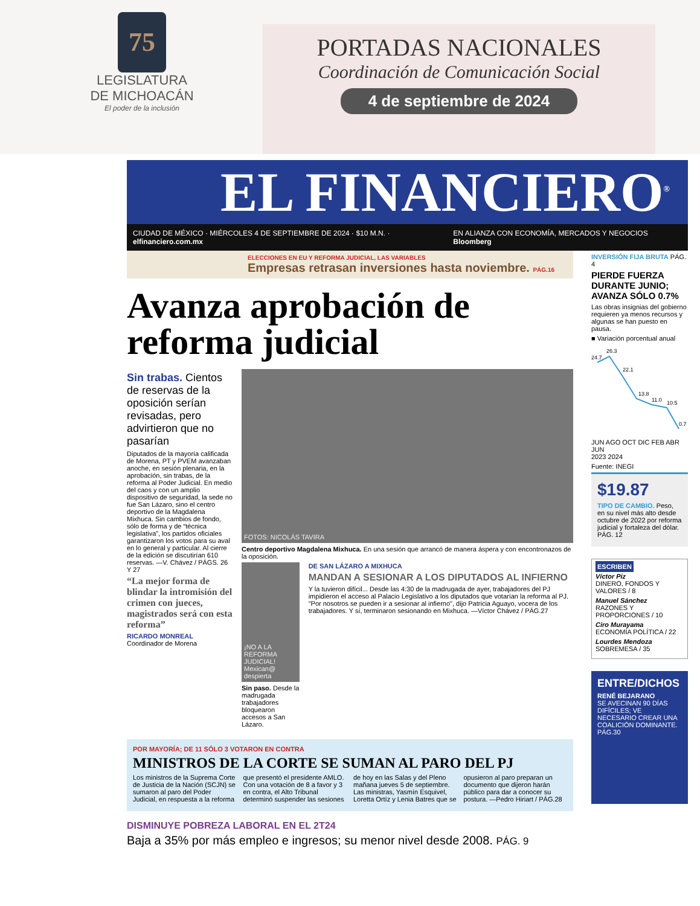75
LEGISLATURA
DE MICHOACÁN
El poder de la inclusión
PORTADAS NACIONALES
Coordinación de Comunicación Social
4 de septiembre de 2024
EL FINANCIERO<sup>®</sup>
CIUDAD DE MÉXICO · MIÉRCOLES 4 DE SEPTIEMBRE DE 2024 · $10 M.N. · elfinanciero.com.mx EN ALIANZA CON ECONOMÍA, MERCADOS Y NEGOCIOS Bloomberg
ELECCIONES EN EU Y REFORMA JUDICIAL, LAS VARIABLES
Empresas retrasan inversiones hasta noviembre. PÁG.16
Avanza aprobación de reforma judicial
Sin trabas. Cientos de reservas de la oposición serían revisadas, pero advirtieron que no pasarían
Diputados de la mayoría calificada de Morena, PT y PVEM avanzaban anoche, en sesión plenaria, en la aprobación, sin trabas, de la reforma al Poder Judicial. En medio del caos y con un amplio dispositivo de seguridad, la sede no fue San Lázaro, sino el centro deportivo de la Magdalena Mixhuca. Sin cambios de fondo, sólo de forma y de “técnica legislativa”, los partidos oficiales garantizaron los votos para su aval en lo general y particular. Al cierre de la edición se discutirían 610 reservas. —V. Chávez / PÁGS. 26 Y 27
“La mejor forma de blindar la intromisión del crimen con jueces, magistrados será con esta reforma”
RICARDO MONREAL
Coordinador de Morena
FOTOS: NICOLÁS TAVIRA
Centro deportivo Magdalena Mixhuca. En una sesión que arrancó de manera áspera y con encontronazos de la oposición.
¡NO A LA REFORMA JUDICIAL! Mexican@ despierta
Sin paso. Desde la madrugada trabajadores bloquearon accesos a San Lázaro.
DE SAN LÁZARO A MIXHUCA
MANDAN A SESIONAR A LOS DIPUTADOS AL INFIERNO
Y la tuvieron difícil... Desde las 4:30 de la madrugada de ayer, trabajadores del PJ impidieron el acceso al Palacio Legislativo a los diputados que votarían la reforma al PJ. "Por nosotros se pueden ir a sesionar al infierno", dijo Patricia Aguayo, vocera de los trabajadores. Y sí, terminaron sesionando en Mixhuca. —Víctor Chávez / PÁG.27
POR MAYORÍA; DE 11 SÓLO 3 VOTARON EN CONTRA
MINISTROS DE LA CORTE SE SUMAN AL PARO DEL PJ
Los ministros de la Suprema Corte de Justicia de la Nación (SCJN) se sumaron al paro del Poder Judicial, en respuesta a la reforma que presentó el presidente AMLO. Con una votación de 8 a favor y 3 en contra, el Alto Tribunal determinó suspender las sesiones de hoy en las Salas y del Pleno mañana jueves 5 de septiembre. Las ministras, Yasmín Esquivel, Loretta Ortíz y Lenia Batres que se opusieron al paro preparan un documento que dijeron harán público para dar a conocer su postura. —Pedro Hiriart / PÁG.28
DISMINUYE POBREZA LABORAL EN EL 2T24
Baja a 35% por más empleo e ingresos; su menor nivel desde 2008. PÁG. 9
INVERSIÓN FIJA BRUTA PÁG. 4
PIERDE FUERZA DURANTE JUNIO; AVANZA SÓLO 0.7%
Las obras insignias del gobierno requieren ya menos recursos y algunas se han puesto en pausa.
■ Variación porcentual anual
24.7
26.3
22.1
13.8
11.0
10.5
0.7
JUN AGO OCT DIC FEB ABR JUN
2023 2024
Fuente: INEGI
$19.87
TIPO DE CAMBIO. Peso, en su nivel más alto desde octubre de 2022 por reforma judicial y fortaleza del dólar. PÁG. 12
ESCRIBEN
Víctor Piz
DINERO, FONDOS Y VALORES / 8
Manuel Sánchez
RAZONES Y PROPORCIONES / 10
Ciro Murayama
ECONOMÍA POLÍTICA / 22
Lourdes Mendoza
SOBREMESA / 35
ENTRE/DICHOS
RENÉ BEJARANO
SE AVECINAN 90 DÍAS DIFÍCILES; VE NECESARIO CREAR UNA COALICIÓN DOMINANTE. PÁG.30